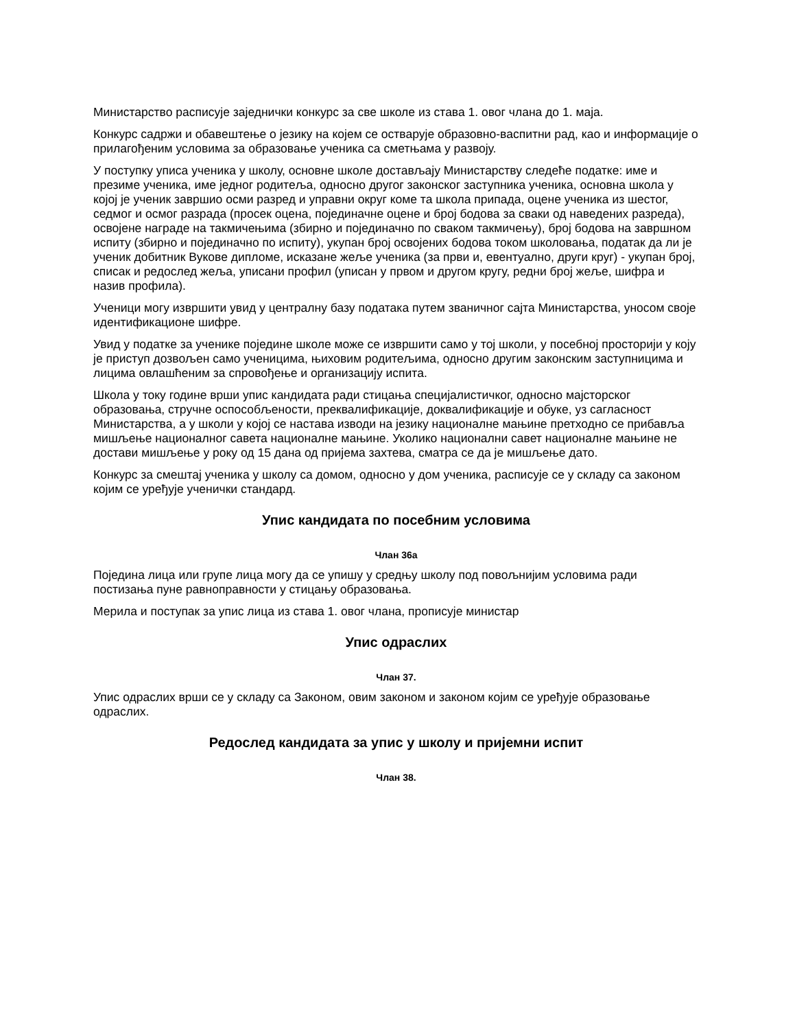Министарство расписује заједнички конкурс за све школе из става 1. овог члана до 1. маја.
Конкурс садржи и обавештење о језику на којем се остварује образовно-васпитни рад, као и информације о прилагођеним условима за образовање ученика са сметњама у развоју.
У поступку уписа ученика у школу, основне школе достављају Министарству следеће податке: име и презиме ученика, име једног родитеља, односно другог законског заступника ученика, основна школа у којој је ученик завршио осми разред и управни округ коме та школа припада, оцене ученика из шестог, седмог и осмог разрада (просек оцена, појединачне оцене и број бодова за сваки од наведених разреда), освојене награде на такмичењима (збирно и појединачно по сваком такмичењу), број бодова на завршном испиту (збирно и појединачно по испиту), укупан број освојених бодова током школовања, податак да ли је ученик добитник Вукове дипломе, исказане жеље ученика (за први и, евентуално, други круг) - укупан број, списак и редослед жеља, уписани профил (уписан у првом и другом кругу, редни број жеље, шифра и назив профила).
Ученици могу извршити увид у централну базу података путем званичног сајта Министарства, уносом своје идентификационе шифре.
Увид у податке за ученике поједине школе може се извршити само у тој школи, у посебној просторији у коју је приступ дозвољен само ученицима, њиховим родитељима, односно другим законским заступницима и лицима овлашћеним за спровођење и организацију испита.
Школа у току године врши упис кандидата ради стицања специјалистичког, односно мајсторског образовања, стручне оспособљености, преквалификације, доквалификације и обуке, уз сагласност Министарства, а у школи у којој се настава изводи на језику националне мањине претходно се прибавља мишљење националног савета националне мањине. Уколико национални савет националне мањине не достави мишљење у року од 15 дана од пријема захтева, сматра се да је мишљење дато.
Конкурс за смештај ученика у школу са домом, односно у дом ученика, расписује се у складу са законом којим се уређује ученички стандард.
Упис кандидата по посебним условима
Члан 36а
Поједина лица или групе лица могу да се упишу у средњу школу под повољнијим условима ради постизања пуне равноправности у стицању образовања.
Мерила и поступак за упис лица из става 1. овог члана, прописује министар
Упис одраслих
Члан 37.
Упис одраслих врши се у складу са Законом, овим законом и законом којим се уређује образовање одраслих.
Редослед кандидата за упис у школу и пријемни испит
Члан 38.